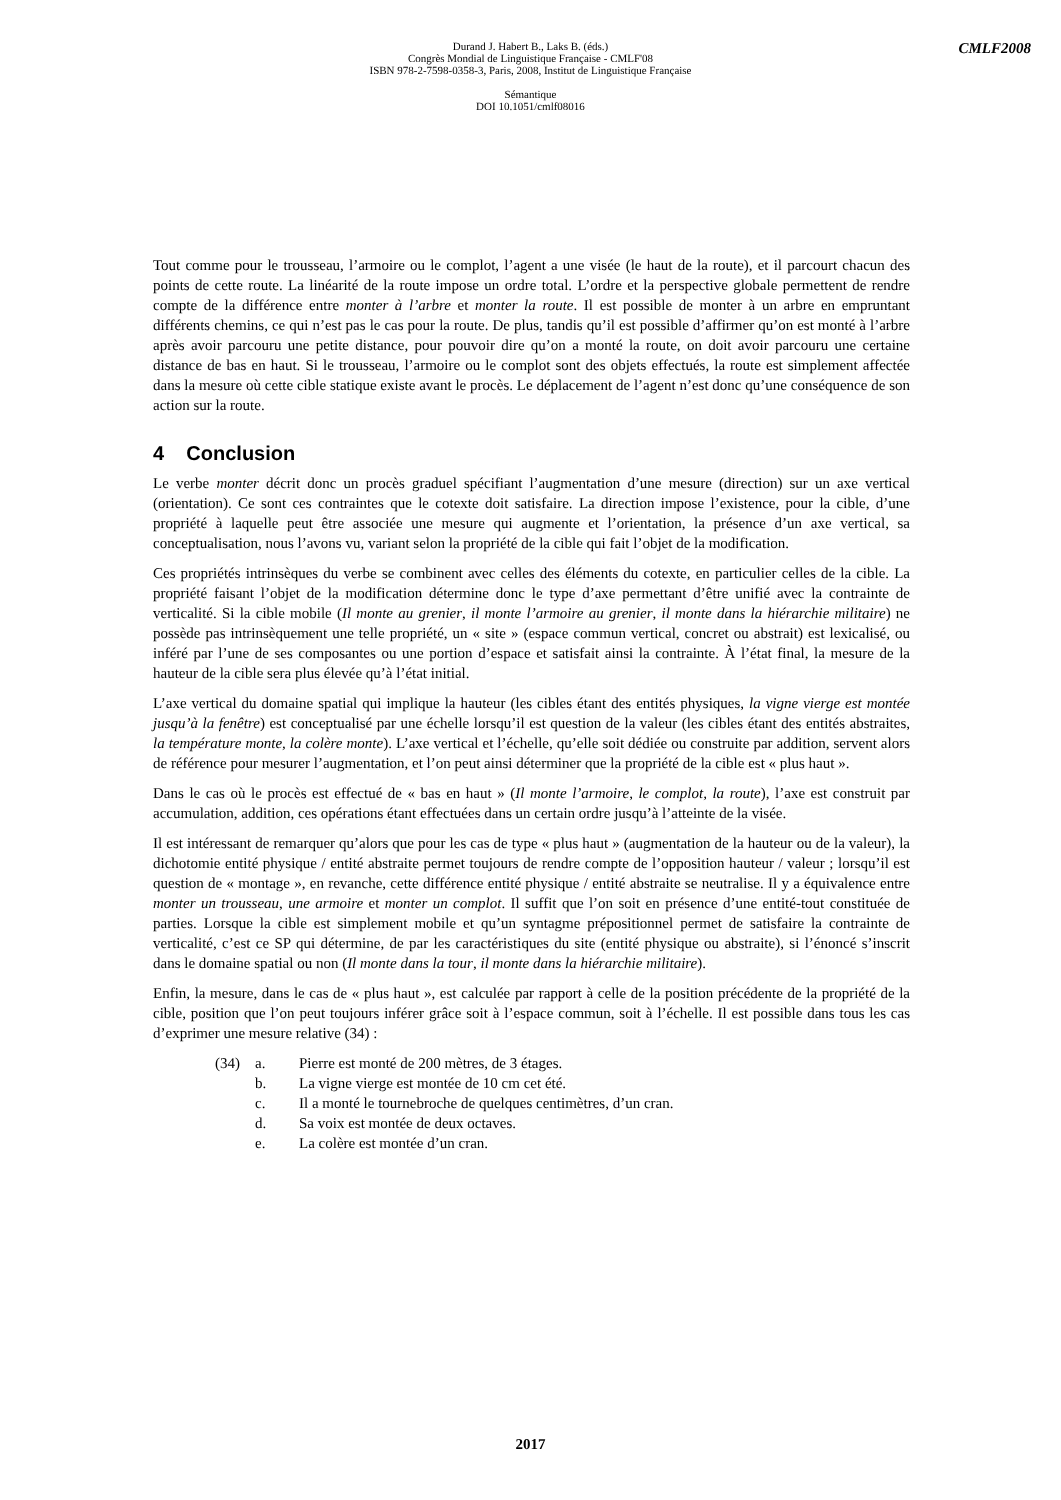Durand J. Habert B., Laks B. (éds.)
Congrès Mondial de Linguistique Française - CMLF'08
ISBN 978-2-7598-0358-3, Paris, 2008, Institut de Linguistique Française
Sémantique
DOI 10.1051/cmlf08016
CMLF2008
Tout comme pour le trousseau, l’armoire ou le complot, l’agent a une visée (le haut de la route), et il parcourt chacun des points de cette route. La linéarité de la route impose un ordre total. L’ordre et la perspective globale permettent de rendre compte de la différence entre monter à l’arbre et monter la route. Il est possible de monter à un arbre en empruntant différents chemins, ce qui n’est pas le cas pour la route. De plus, tandis qu’il est possible d’affirmer qu’on est monté à l’arbre après avoir parcouru une petite distance, pour pouvoir dire qu’on a monté la route, on doit avoir parcouru une certaine distance de bas en haut. Si le trousseau, l’armoire ou le complot sont des objets effectués, la route est simplement affectée dans la mesure où cette cible statique existe avant le procès. Le déplacement de l’agent n’est donc qu’une conséquence de son action sur la route.
4 Conclusion
Le verbe monter décrit donc un procès graduel spécifiant l’augmentation d’une mesure (direction) sur un axe vertical (orientation). Ce sont ces contraintes que le cotexte doit satisfaire. La direction impose l’existence, pour la cible, d’une propriété à laquelle peut être associée une mesure qui augmente et l’orientation, la présence d’un axe vertical, sa conceptualisation, nous l’avons vu, variant selon la propriété de la cible qui fait l’objet de la modification.
Ces propriétés intrinsèques du verbe se combinent avec celles des éléments du cotexte, en particulier celles de la cible. La propriété faisant l’objet de la modification détermine donc le type d’axe permettant d’être unifié avec la contrainte de verticalité. Si la cible mobile (Il monte au grenier, il monte l’armoire au grenier, il monte dans la hiérarchie militaire) ne possède pas intrinsèquement une telle propriété, un « site » (espace commun vertical, concret ou abstrait) est lexicalisé, ou inféré par l’une de ses composantes ou une portion d’espace et satisfait ainsi la contrainte. À l’état final, la mesure de la hauteur de la cible sera plus élevée qu’à l’état initial.
L’axe vertical du domaine spatial qui implique la hauteur (les cibles étant des entités physiques, la vigne vierge est montée jusqu’à la fenêtre) est conceptualisé par une échelle lorsqu’il est question de la valeur (les cibles étant des entités abstraites, la température monte, la colère monte). L’axe vertical et l’échelle, qu’elle soit dédiée ou construite par addition, servent alors de référence pour mesurer l’augmentation, et l’on peut ainsi déterminer que la propriété de la cible est « plus haut ».
Dans le cas où le procès est effectué de « bas en haut » (Il monte l’armoire, le complot, la route), l’axe est construit par accumulation, addition, ces opérations étant effectuées dans un certain ordre jusqu’à l’atteinte de la visée.
Il est intéressant de remarquer qu’alors que pour les cas de type « plus haut » (augmentation de la hauteur ou de la valeur), la dichotomie entité physique / entité abstraite permet toujours de rendre compte de l’opposition hauteur / valeur ; lorsqu’il est question de « montage », en revanche, cette différence entité physique / entité abstraite se neutralise. Il y a équivalence entre monter un trousseau, une armoire et monter un complot. Il suffit que l’on soit en présence d’une entité-tout constituée de parties. Lorsque la cible est simplement mobile et qu’un syntagme prépositionnel permet de satisfaire la contrainte de verticalité, c’est ce SP qui détermine, de par les caractéristiques du site (entité physique ou abstraite), si l’énoncé s’inscrit dans le domaine spatial ou non (Il monte dans la tour, il monte dans la hiérarchie militaire).
Enfin, la mesure, dans le cas de « plus haut », est calculée par rapport à celle de la position précédente de la propriété de la cible, position que l’on peut toujours inférer grâce soit à l’espace commun, soit à l’échelle. Il est possible dans tous les cas d’exprimer une mesure relative (34) :
(34) a. Pierre est monté de 200 mètres, de 3 étages.
b. La vigne vierge est montée de 10 cm cet été.
c. Il a monté le tournebroche de quelques centimètres, d’un cran.
d. Sa voix est montée de deux octaves.
e. La colère est montée d’un cran.
2017